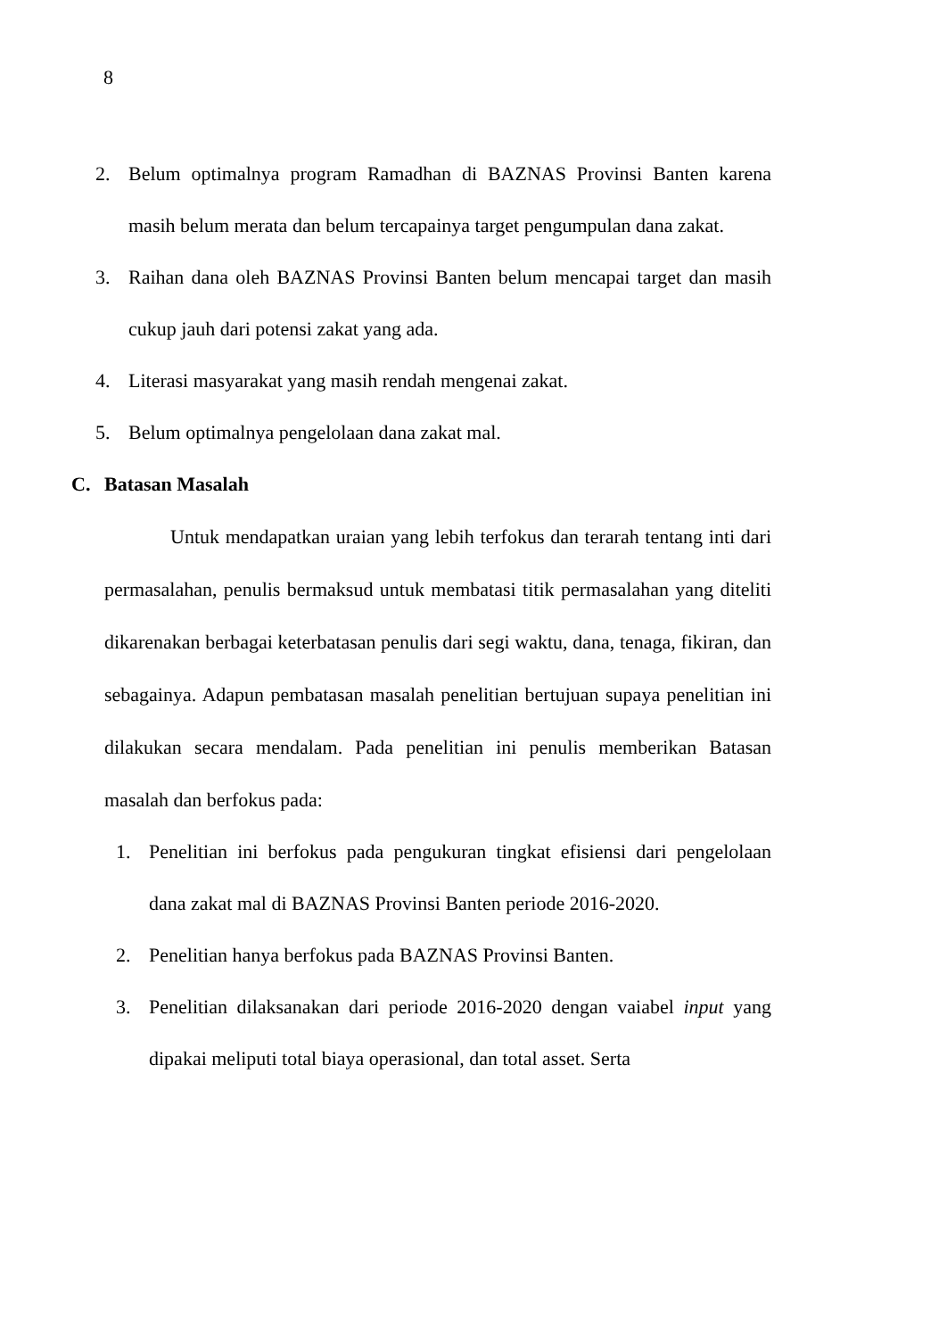8
2. Belum optimalnya program Ramadhan di BAZNAS Provinsi Banten karena masih belum merata dan belum tercapainya target pengumpulan dana zakat.
3. Raihan dana oleh BAZNAS Provinsi Banten belum mencapai target dan masih cukup jauh dari potensi zakat yang ada.
4. Literasi masyarakat yang masih rendah mengenai zakat.
5. Belum optimalnya pengelolaan dana zakat mal.
C. Batasan Masalah
Untuk mendapatkan uraian yang lebih terfokus dan terarah tentang inti dari permasalahan, penulis bermaksud untuk membatasi titik permasalahan yang diteliti dikarenakan berbagai keterbatasan penulis dari segi waktu, dana, tenaga, fikiran, dan sebagainya. Adapun pembatasan masalah penelitian bertujuan supaya penelitian ini dilakukan secara mendalam. Pada penelitian ini penulis memberikan Batasan masalah dan berfokus pada:
1. Penelitian ini berfokus pada pengukuran tingkat efisiensi dari pengelolaan dana zakat mal di BAZNAS Provinsi Banten periode 2016-2020.
2. Penelitian hanya berfokus pada BAZNAS Provinsi Banten.
3. Penelitian dilaksanakan dari periode 2016-2020 dengan vaiabel input yang dipakai meliputi total biaya operasional, dan total asset. Serta